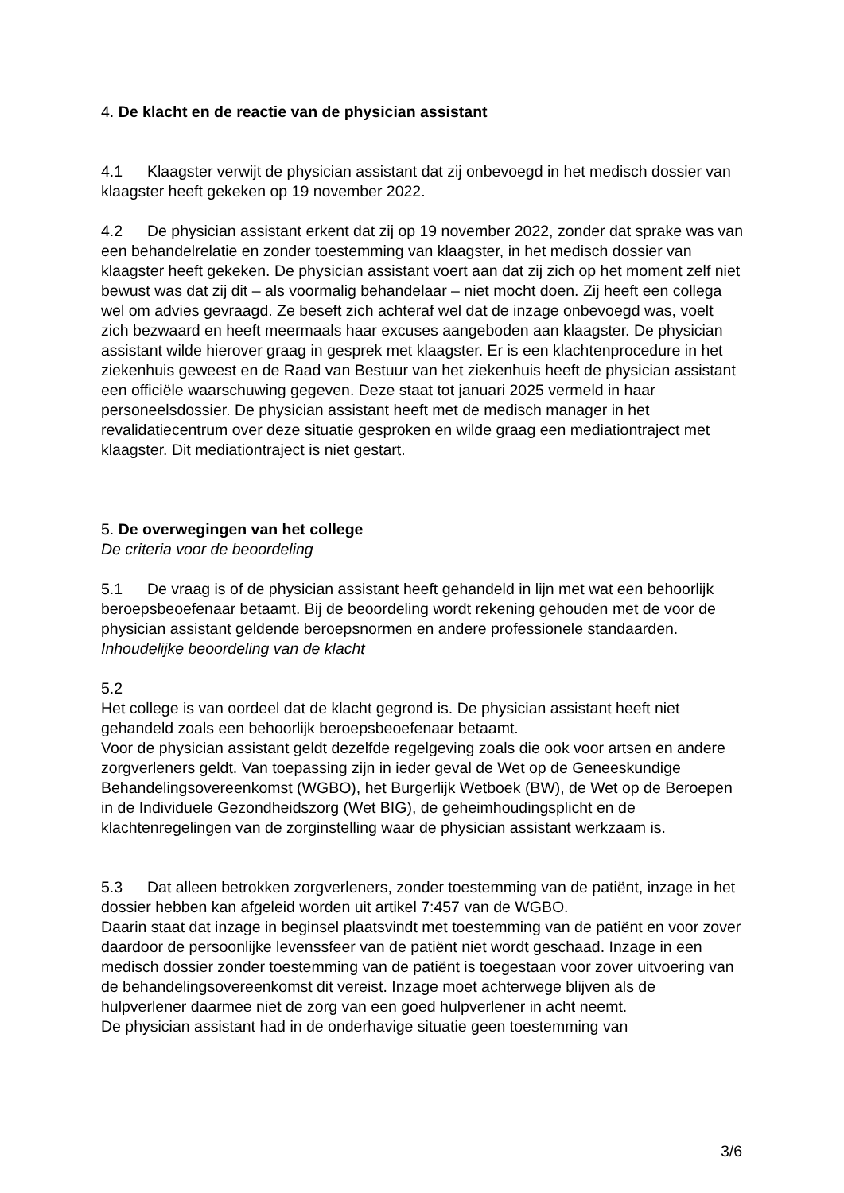4. De klacht en de reactie van de physician assistant
4.1 Klaagster verwijt de physician assistant dat zij onbevoegd in het medisch dossier van klaagster heeft gekeken op 19 november 2022.
4.2 De physician assistant erkent dat zij op 19 november 2022, zonder dat sprake was van een behandelrelatie en zonder toestemming van klaagster, in het medisch dossier van klaagster heeft gekeken. De physician assistant voert aan dat zij zich op het moment zelf niet bewust was dat zij dit – als voormalig behandelaar – niet mocht doen. Zij heeft een collega wel om advies gevraagd. Ze beseft zich achteraf wel dat de inzage onbevoegd was, voelt zich bezwaard en heeft meermaals haar excuses aangeboden aan klaagster. De physician assistant wilde hierover graag in gesprek met klaagster. Er is een klachtenprocedure in het ziekenhuis geweest en de Raad van Bestuur van het ziekenhuis heeft de physician assistant een officiële waarschuwing gegeven. Deze staat tot januari 2025 vermeld in haar personeelsdossier. De physician assistant heeft met de medisch manager in het revalidatiecentrum over deze situatie gesproken en wilde graag een mediationtraject met klaagster. Dit mediationtraject is niet gestart.
5. De overwegingen van het college
De criteria voor de beoordeling
5.1 De vraag is of de physician assistant heeft gehandeld in lijn met wat een behoorlijk beroepsbeoefenaar betaamt. Bij de beoordeling wordt rekening gehouden met de voor de physician assistant geldende beroepsnormen en andere professionele standaarden.
Inhoudelijke beoordeling van de klacht
5.2
Het college is van oordeel dat de klacht gegrond is. De physician assistant heeft niet gehandeld zoals een behoorlijk beroepsbeoefenaar betaamt.
Voor de physician assistant geldt dezelfde regelgeving zoals die ook voor artsen en andere zorgverleners geldt. Van toepassing zijn in ieder geval de Wet op de Geneeskundige Behandelingsovereenkomst (WGBO), het Burgerlijk Wetboek (BW), de Wet op de Beroepen in de Individuele Gezondheidszorg (Wet BIG), de geheimhoudingsplicht en de klachtenregelingen van de zorginstelling waar de physician assistant werkzaam is.
5.3 Dat alleen betrokken zorgverleners, zonder toestemming van de patiënt, inzage in het dossier hebben kan afgeleid worden uit artikel 7:457 van de WGBO.
Daarin staat dat inzage in beginsel plaatsvindt met toestemming van de patiënt en voor zover daardoor de persoonlijke levenssfeer van de patiënt niet wordt geschaad. Inzage in een medisch dossier zonder toestemming van de patiënt is toegestaan voor zover uitvoering van de behandelingsovereenkomst dit vereist. Inzage moet achterwege blijven als de hulpverlener daarmee niet de zorg van een goed hulpverlener in acht neemt.
De physician assistant had in de onderhavige situatie geen toestemming van
3/6